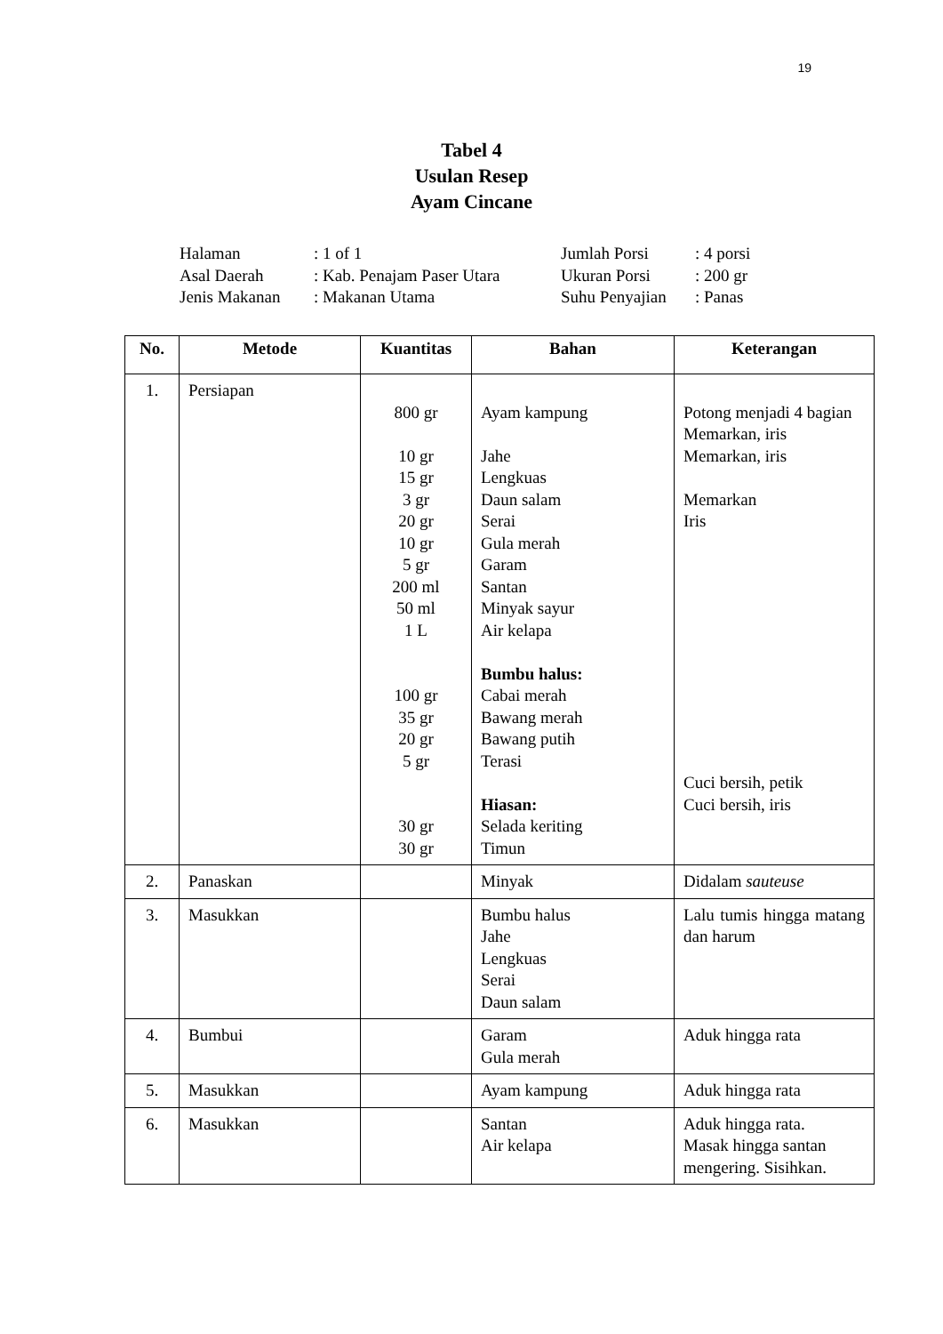19
Tabel 4
Usulan Resep
Ayam Cincane
| Halaman | : 1 of 1 | Jumlah Porsi | : 4 porsi |
| Asal Daerah | : Kab. Penajam Paser Utara | Ukuran Porsi | : 200 gr |
| Jenis Makanan | : Makanan Utama | Suhu Penyajian | : Panas |
| No. | Metode | Kuantitas | Bahan | Keterangan |
| --- | --- | --- | --- | --- |
| 1. | Persiapan | 800 gr 10 gr 15 gr 3 gr 20 gr 10 gr 5 gr 200 ml 50 ml 1 L 100 gr 35 gr 20 gr 5 gr 30 gr 30 gr | Ayam kampung Jahe Lengkuas Daun salam Serai Gula merah Garam Santan Minyak sayur Air kelapa Bumbu halus: Cabai merah Bawang merah Bawang putih Terasi Hiasan: Selada keriting Timun | Potong menjadi 4 bagian Memarkan, iris Memarkan, iris Memarkan Iris Cuci bersih, petik Cuci bersih, iris |
| 2. | Panaskan | | Minyak | Didalam sauteuse |
| 3. | Masukkan | | Bumbu halus Jahe Lengkuas Serai Daun salam | Lalu tumis hingga matang dan harum |
| 4. | Bumbui | | Garam Gula merah | Aduk hingga rata |
| 5. | Masukkan | | Ayam kampung | Aduk hingga rata |
| 6. | Masukkan | | Santan Air kelapa | Aduk hingga rata. Masak hingga santan mengering. Sisihkan. |